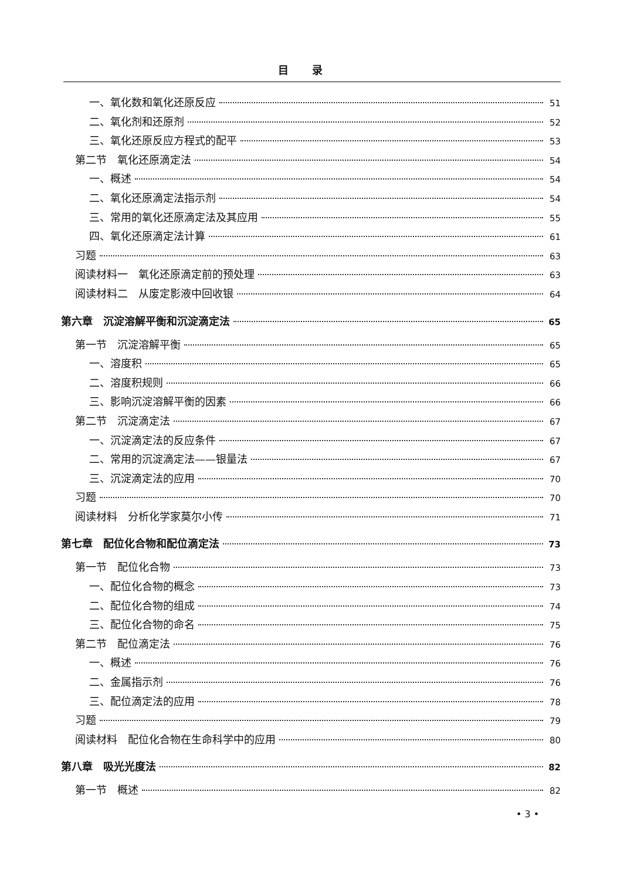目录
一、氧化数和氧化还原反应 51
二、氧化剂和还原剂 52
三、氧化还原反应方程式的配平 53
第二节　氧化还原滴定法 54
一、概述 54
二、氧化还原滴定法指示剂 54
三、常用的氧化还原滴定法及其应用 55
四、氧化还原滴定法计算 61
习题 63
阅读材料一　氧化还原滴定前的预处理 63
阅读材料二　从废定影液中回收银 64
第六章　沉淀溶解平衡和沉淀滴定法 65
第一节　沉淀溶解平衡 65
一、溶度积 65
二、溶度积规则 66
三、影响沉淀溶解平衡的因素 66
第二节　沉淀滴定法 67
一、沉淀滴定法的反应条件 67
二、常用的沉淀滴定法——银量法 67
三、沉淀滴定法的应用 70
习题 70
阅读材料　分析化学家莫尔小传 71
第七章　配位化合物和配位滴定法 73
第一节　配位化合物 73
一、配位化合物的概念 73
二、配位化合物的组成 74
三、配位化合物的命名 75
第二节　配位滴定法 76
一、概述 76
二、金属指示剂 76
三、配位滴定法的应用 78
习题 79
阅读材料　配位化合物在生命科学中的应用 80
第八章　吸光光度法 82
第一节　概述 82
• 3 •